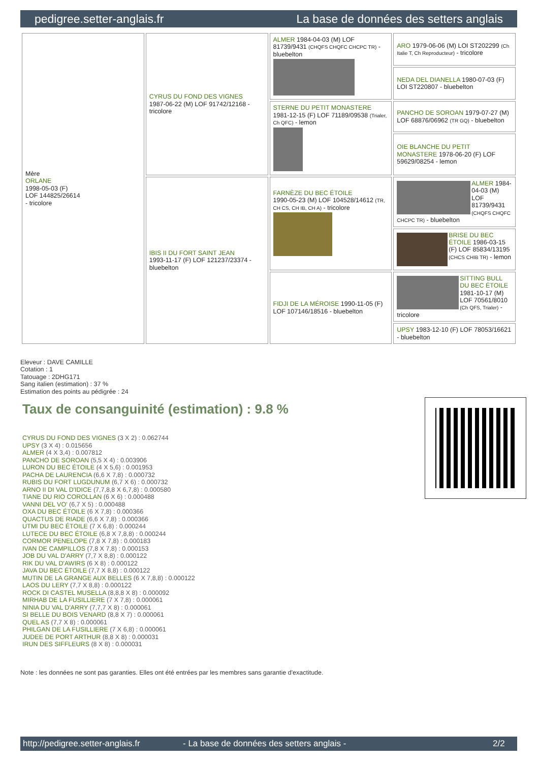pedigree.setter-anglais.fr La base de données des setters anglais
| Mère ORLANE 1998-05-03 (F) LOF 144825/26614 - tricolore | CYRUS DU FOND DES VIGNES 1987-06-22 (M) LOF 91742/12168 - tricolore | ALMER 1984-04-03 (M) LOF 81739/9431 (CHQFS CHQFC CHCPC TR) - bluebelton | ARO 1979-06-06 (M) LOI ST202299 (Ch Italie T, Ch Reproducteur) - tricolore |
| | | | NEDA DEL DIANELLA 1980-07-03 (F) LOI ST220807 - bluebelton |
| | | STERNE DU PETIT MONASTERE 1981-12-15 (F) LOF 71189/09538 (Trialer, Ch QFC) - lemon | PANCHO DE SOROAN 1979-07-27 (M) LOF 68876/06962 (TR GQ) - bluebelton |
| | | | OIE BLANCHE DU PETIT MONASTERE 1978-06-20 (F) LOF 59629/08254 - lemon |
| | IBIS II DU FORT SAINT JEAN 1993-11-17 (F) LOF 121237/23374 - bluebelton | FARNÈZE DU BEC ÉTOILE 1990-05-23 (M) LOF 104528/14612 (TR, CH CS, CH IB, CH A) - tricolore | ALMER 1984-04-03 (M) LOF 81739/9431 (CHQFS CHQFC CHCPC TR) - bluebelton |
| | | | BRISE DU BEC ÉTOILE 1986-03-15 (F) LOF 85834/13195 (CHCS CHIB TR) - lemon |
| | | FIDJI DE LA MÉROISE 1990-11-05 (F) LOF 107146/18516 - bluebelton | SITTING BULL DU BEC ÉTOILE 1981-10-17 (M) LOF 70561/8010 (Ch QFS, Trialer) - tricolore |
| | | | UPSY 1983-12-10 (F) LOF 78053/16621 - bluebelton |
Eleveur : DAVE CAMILLE
Cotation : 1
Tatouage : 2DHG171
Sang italien (estimation) : 37 %
Estimation des points au pédigrée : 24
Taux de consanguinité (estimation) : 9.8 %
CYRUS DU FOND DES VIGNES (3 X 2) : 0.062744
UPSY (3 X 4) : 0.015656
ALMER (4 X 3,4) : 0.007812
PANCHO DE SOROAN (5,5 X 4) : 0.003906
LURON DU BEC ÉTOILE (4 X 5,6) : 0.001953
PACHA DE LAURENCIA (6,6 X 7,8) : 0.000732
RUBIS DU FORT LUGDUNUM (6,7 X 6) : 0.000732
ARNO II DI VAL D'IDICE (7,7,8,8 X 6,7,8) : 0.000580
TIANE DU RIO COROLLAN (6 X 6) : 0.000488
VANNI DEL VO' (6,7 X 5) : 0.000488
OXA DU BEC ÉTOILE (6 X 7,8) : 0.000366
QUACTUS DE RIADE (6,6 X 7,8) : 0.000366
UTMI DU BEC ÉTOILE (7 X 6,8) : 0.000244
LUTECE DU BEC ÉTOILE (6,8 X 7,8,8) : 0.000244
CORMOR PENELOPE (7,8 X 7,8) : 0.000183
IVAN DE CAMPILLOS (7,8 X 7,8) : 0.000153
JOB DU VAL D'ARRY (7,7 X 8,8) : 0.000122
RIK DU VAL D'AWIRS (6 X 8) : 0.000122
JAVA DU BEC ÉTOILE (7,7 X 8,8) : 0.000122
MUTIN DE LA GRANGE AUX BELLES (6 X 7,8,8) : 0.000122
LAOS DU LERY (7,7 X 8,8) : 0.000122
ROCK DI CASTEL MUSELLA (8,8,8 X 8) : 0.000092
MIRHAB DE LA FUSILLIERE (7 X 7,8) : 0.000061
NINIA DU VAL D'ARRY (7,7,7 X 8) : 0.000061
SI BELLE DU BOIS VENARD (8,8 X 7) : 0.000061
QUEL AS (7,7 X 8) : 0.000061
PHILGAN DE LA FUSILLIERE (7 X 6,8) : 0.000061
JUDEE DE PORT ARTHUR (8,8 X 8) : 0.000031
IRUN DES SIFFLEURS (8 X 8) : 0.000031
Note : les données ne sont pas garanties. Elles ont été entrées par les membres sans garantie d'exactitude.
http://pedigree.setter-anglais.fr - La base de données des setters anglais - 2/2